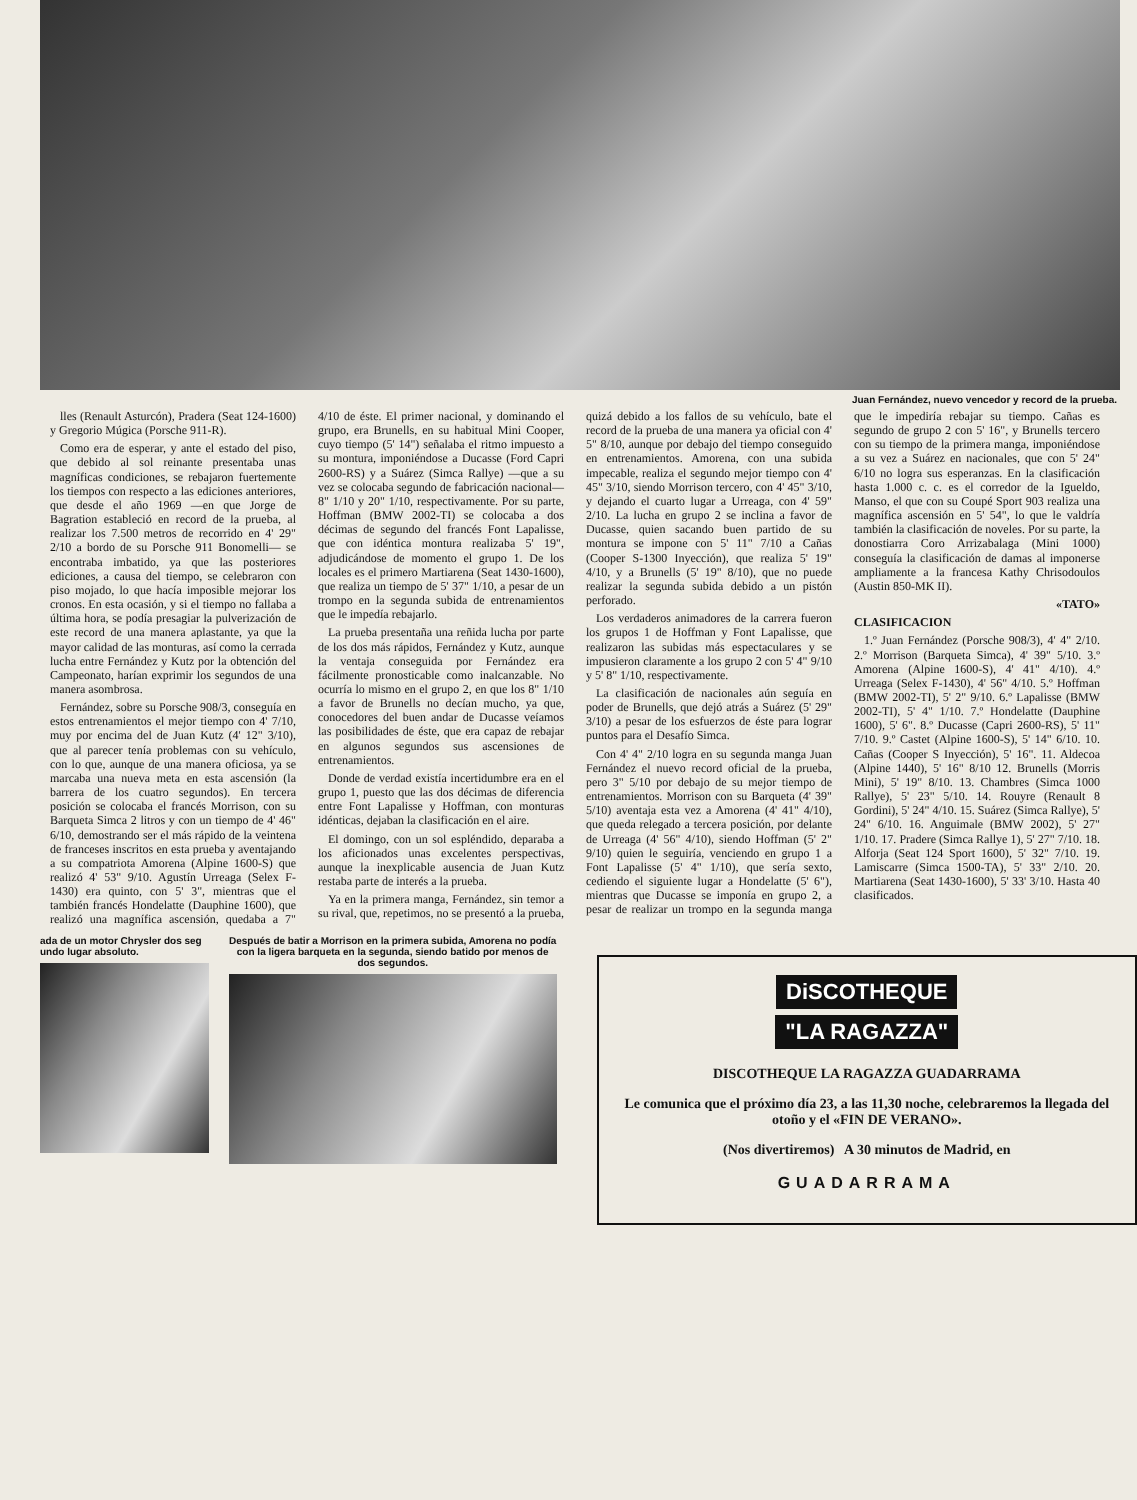Juan Fernández, nuevo vencedor y record de la prueba.
lles (Renault Asturcón), Pradera (Seat 124-1600) y Gregorio Múgica (Porsche 911-R).
Como era de esperar, y ante el estado del piso, que debido al sol reinante presentaba unas magníficas condiciones, se rebajaron fuertemente los tiempos con respecto a las ediciones anteriores, que desde el año 1969 —en que Jorge de Bagration estableció en record de la prueba, al realizar los 7.500 metros de recorrido en 4' 29" 2/10 a bordo de su Porsche 911 Bonomelli— se encontraba imbatido, ya que las posteriores ediciones, a causa del tiempo, se celebraron con piso mojado, lo que hacía imposible mejorar los cronos. En esta ocasión, y si el tiempo no fallaba a última hora, se podía presagiar la pulverización de este record de una manera aplastante, ya que la mayor calidad de las monturas, así como la cerrada lucha entre Fernández y Kutz por la obtención del Campeonato, harían exprimir los segundos de una manera asombrosa.
Fernández, sobre su Porsche 908/3, conseguía en estos entrenamientos el mejor tiempo con 4' 7/10, muy por encima del de Juan Kutz (4' 12" 3/10), que al parecer tenía problemas con su vehículo, con lo que, aunque de una manera oficiosa, ya se marcaba una nueva meta en esta ascensión (la barrera de los cuatro segundos). En tercera posición se colocaba el francés Morrison, con su Barqueta Simca 2 litros y con un tiempo de 4' 46" 6/10, demostrando ser el más rápido de la veintena de franceses inscritos en esta prueba y aventajando a su compatriota Amorena (Alpine 1600-S) que realizó 4' 53" 9/10. Agustín Urreaga (Selex F-1430) era quinto, con 5' 3", mientras que el también francés Hondelatte (Dauphine 1600), que realizó una magnífica ascensión, quedaba a 7" 4/10 de éste. El primer nacional, y dominando el grupo, era Brunells, en su habitual Mini Cooper, cuyo tiempo (5' 14") señalaba el ritmo impuesto a su montura, imponiéndose a Ducasse (Ford Capri 2600-RS) y a Suárez (Simca Rallye) —que a su vez se colocaba segundo de fabricación nacional— 8" 1/10 y 20" 1/10, respectivamente. Por su parte, Hoffman (BMW 2002-TI) se colocaba a dos décimas de segundo del francés Font Lapalisse, que con idéntica montura realizaba 5' 19", adjudicándose de momento el grupo 1. De los locales es el primero Martiarena (Seat 1430-1600), que realiza un tiempo de 5' 37" 1/10, a pesar de un trompo en la segunda subida de entrenamientos que le impedía rebajarlo.
La prueba presentaña una reñida lucha por parte de los dos más rápidos, Fernández y Kutz, aunque la ventaja conseguida por Fernández era fácilmente pronosticable como inalcanzable. No ocurría lo mismo en el grupo 2, en que los 8" 1/10 a favor de Brunells no decían mucho, ya que, conocedores del buen andar de Ducasse veíamos las posibilidades de éste, que era capaz de rebajar en algunos segundos sus ascensiones de entrenamientos.
Donde de verdad existía incertidumbre era en el grupo 1, puesto que las dos décimas de diferencia entre Font Lapalisse y Hoffman, con monturas idénticas, dejaban la clasificación en el aire.
El domingo, con un sol espléndido, deparaba a los aficionados unas excelentes perspectivas, aunque la inexplicable ausencia de Juan Kutz restaba parte de interés a la prueba.
Ya en la primera manga, Fernández, sin temor a su rival, que, repetimos, no se presentó a la prueba, quizá debido a los fallos de su vehículo, bate el record de la prueba de una manera ya oficial con 4' 5" 8/10, aunque por debajo del tiempo conseguido en entrenamientos. Amorena, con una subida impecable, realiza el segundo mejor tiempo con 4' 45" 3/10, siendo Morrison tercero, con 4' 45" 3/10, y dejando el cuarto lugar a Urreaga, con 4' 59" 2/10. La lucha en grupo 2 se inclina a favor de Ducasse, quien sacando buen partido de su montura se impone con 5' 11" 7/10 a Cañas (Cooper S-1300 Inyección), que realiza 5' 19" 4/10, y a Brunells (5' 19" 8/10), que no puede realizar la segunda subida debido a un pistón perforado.
Los verdaderos animadores de la carrera fueron los grupos 1 de Hoffman y Font Lapalisse, que realizaron las subidas más espectaculares y se impusieron claramente a los grupo 2 con 5' 4" 9/10 y 5' 8" 1/10, respectivamente.
La clasificación de nacionales aún seguía en poder de Brunells, que dejó atrás a Suárez (5' 29" 3/10) a pesar de los esfuerzos de éste para lograr puntos para el Desafío Simca.
Con 4' 4" 2/10 logra en su segunda manga Juan Fernández el nuevo record oficial de la prueba, pero 3" 5/10 por debajo de su mejor tiempo de entrenamientos. Morrison con su Barqueta (4' 39" 5/10) aventaja esta vez a Amorena (4' 41" 4/10), que queda relegado a tercera posición, por delante de Urreaga (4' 56" 4/10), siendo Hoffman (5' 2" 9/10) quien le seguiría, venciendo en grupo 1 a Font Lapalisse (5' 4" 1/10), que sería sexto, cediendo el siguiente lugar a Hondelatte (5' 6"), mientras que Ducasse se imponía en grupo 2, a pesar de realizar un trompo en la segunda manga que le impediría rebajar su tiempo. Cañas es segundo de grupo 2 con 5' 16", y Brunells tercero con su tiempo de la primera manga, imponiéndose a su vez a Suárez en nacionales, que con 5' 24" 6/10 no logra sus esperanzas. En la clasificación hasta 1.000 c. c. es el corredor de la Igueldo, Manso, el que con su Coupé Sport 903 realiza una magnífica ascensión en 5' 54", lo que le valdría también la clasificación de noveles. Por su parte, la donostiarra Coro Arrizabalaga (Mini 1000) conseguía la clasificación de damas al imponerse ampliamente a la francesa Kathy Chrisodoulos (Austin 850-MK II).
«TATO»
CLASIFICACION
1.º Juan Fernández (Porsche 908/3), 4' 4" 2/10. 2.º Morrison (Barqueta Simca), 4' 39" 5/10. 3.º Amorena (Alpine 1600-S), 4' 41" 4/10). 4.º Urreaga (Selex F-1430), 4' 56" 4/10. 5.º Hoffman (BMW 2002-TI), 5' 2" 9/10. 6.º Lapalisse (BMW 2002-TI), 5' 4" 1/10. 7.º Hondelatte (Dauphine 1600), 5' 6". 8.º Ducasse (Capri 2600-RS), 5' 11" 7/10. 9.º Castet (Alpine 1600-S), 5' 14" 6/10. 10. Cañas (Cooper S Inyección), 5' 16". 11. Aldecoa (Alpine 1440), 5' 16" 8/10 12. Brunells (Morris Mini), 5' 19" 8/10. 13. Chambres (Simca 1000 Rallye), 5' 23" 5/10. 14. Rouyre (Renault 8 Gordini), 5' 24" 4/10. 15. Suárez (Simca Rallye), 5' 24" 6/10. 16. Anguimale (BMW 2002), 5' 27" 1/10. 17. Pradere (Simca Rallye 1), 5' 27" 7/10. 18. Alforja (Seat 124 Sport 1600), 5' 32" 7/10. 19. Lamiscarre (Simca 1500-TA), 5' 33" 2/10. 20. Martiarena (Seat 1430-1600), 5' 33' 3/10. Hasta 40 clasificados.
ada de un motor Chrysler dos seg undo lugar absoluto.
Después de batir a Morrison en la primera subida, Amorena no podía con la ligera barqueta en la segunda, siendo batido por menos de dos segundos.
DiSCOTHEQUE
"LA RAGAZZA"
DISCOTHEQUE LA RAGAZZA GUADARRAMA
Le comunica que el próximo día 23, a las 11,30 noche, celebraremos la llegada del otoño y el «FIN DE VERANO».
(Nos divertiremos) A 30 minutos de Madrid, en
GUADARRAMA